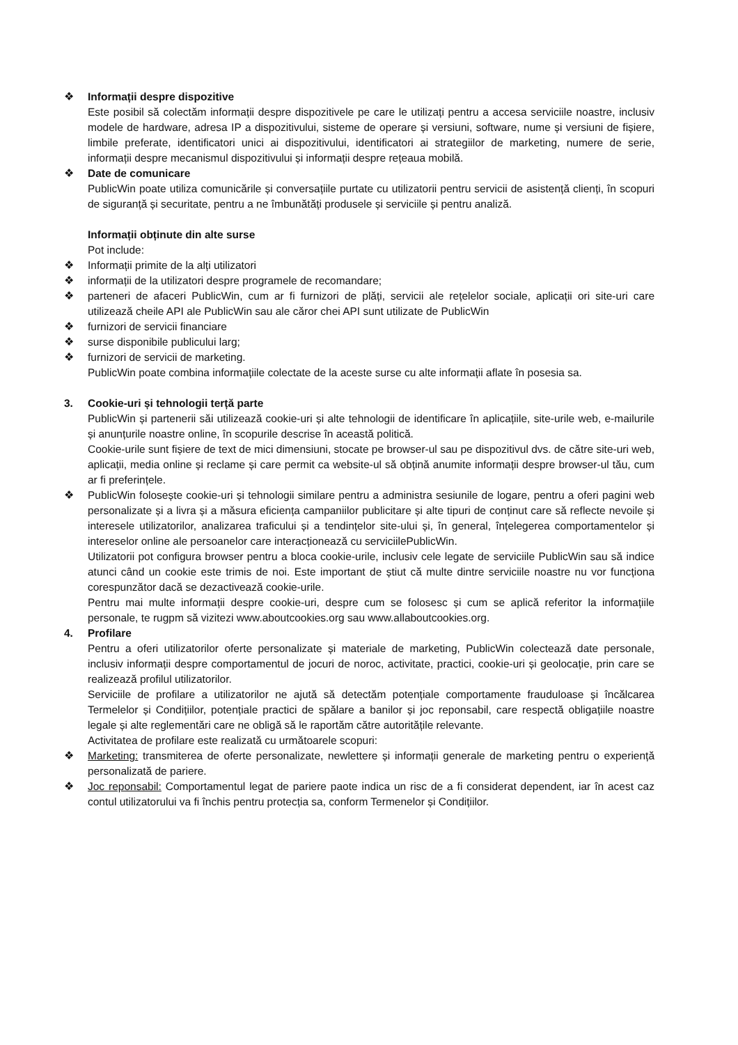❖ Informații despre dispozitive
Este posibil să colectăm informații despre dispozitivele pe care le utilizați pentru a accesa serviciile noastre, inclusiv modele de hardware, adresa IP a dispozitivului, sisteme de operare și versiuni, software, nume și versiuni de fișiere, limbile preferate, identificatori unici ai dispozitivului, identificatori ai strategiilor de marketing, numere de serie, informații despre mecanismul dispozitivului și informații despre rețeaua mobilă.
❖ Date de comunicare
PublicWin poate utiliza comunicările și conversațiile purtate cu utilizatorii pentru servicii de asistență clienți, în scopuri de siguranță și securitate, pentru a ne îmbunătăți produsele și serviciile și pentru analiză.
Informații obținute din alte surse
Pot include:
❖ Informații primite de la alți utilizatori
❖ informații de la utilizatori despre programele de recomandare;
❖ parteneri de afaceri PublicWin, cum ar fi furnizori de plăți, servicii ale rețelelor sociale, aplicații ori site-uri care utilizează cheile API ale PublicWin sau ale căror chei API sunt utilizate de PublicWin
❖ furnizori de servicii financiare
❖ surse disponibile publicului larg;
❖ furnizori de servicii de marketing.
PublicWin poate combina informațiile colectate de la aceste surse cu alte informații aflate în posesia sa.
3. Cookie-uri și tehnologii terță parte
PublicWin și partenerii săi utilizează cookie-uri și alte tehnologii de identificare în aplicațiile, site-urile web, e-mailurile și anunțurile noastre online, în scopurile descrise în această politică.
Cookie-urile sunt fișiere de text de mici dimensiuni, stocate pe browser-ul sau pe dispozitivul dvs. de către site-uri web, aplicații, media online și reclame și care permit ca website-ul să obțină anumite informații despre browser-ul tău, cum ar fi preferințele.
❖ PublicWin folosește cookie-uri și tehnologii similare pentru a administra sesiunile de logare, pentru a oferi pagini web personalizate și a livra și a măsura eficiența campaniilor publicitare și alte tipuri de conținut care să reflecte nevoile și interesele utilizatorilor, analizarea traficului și a tendințelor site-ului și, în general, înțelegerea comportamentelor și intereselor online ale persoanelor care interacționează cu serviciilePublicWin.
Utilizatorii pot configura browser pentru a bloca cookie-urile, inclusiv cele legate de serviciile PublicWin sau să indice atunci când un cookie este trimis de noi. Este important de știut că multe dintre serviciile noastre nu vor funcționa corespunzător dacă se dezactivează cookie-urile.
Pentru mai multe informații despre cookie-uri, despre cum se folosesc și cum se aplică referitor la informațiile personale, te rugpm să vizitezi www.aboutcookies.org sau www.allaboutcookies.org.
4. Profilare
Pentru a oferi utilizatorilor oferte personalizate și materiale de marketing, PublicWin colectează date personale, inclusiv informații despre comportamentul de jocuri de noroc, activitate, practici, cookie-uri și geolocație, prin care se realizează profilul utilizatorilor.
Serviciile de profilare a utilizatorilor ne ajută să detectăm potențiale comportamente frauduloase și încălcarea Termelelor și Condițiilor, potențiale practici de spălare a banilor și joc reponsabil, care respectă obligațiile noastre legale și alte reglementări care ne obligă să le raportăm către autoritățile relevante.
Activitatea de profilare este realizată cu următoarele scopuri:
❖ Marketing: transmiterea de oferte personalizate, newlettere și informații generale de marketing pentru o experiență personalizată de pariere.
❖ Joc reponsabil: Comportamentul legat de pariere paote indica un risc de a fi considerat dependent, iar în acest caz contul utilizatorului va fi închis pentru protecția sa, conform Termenelor și Condițiilor.